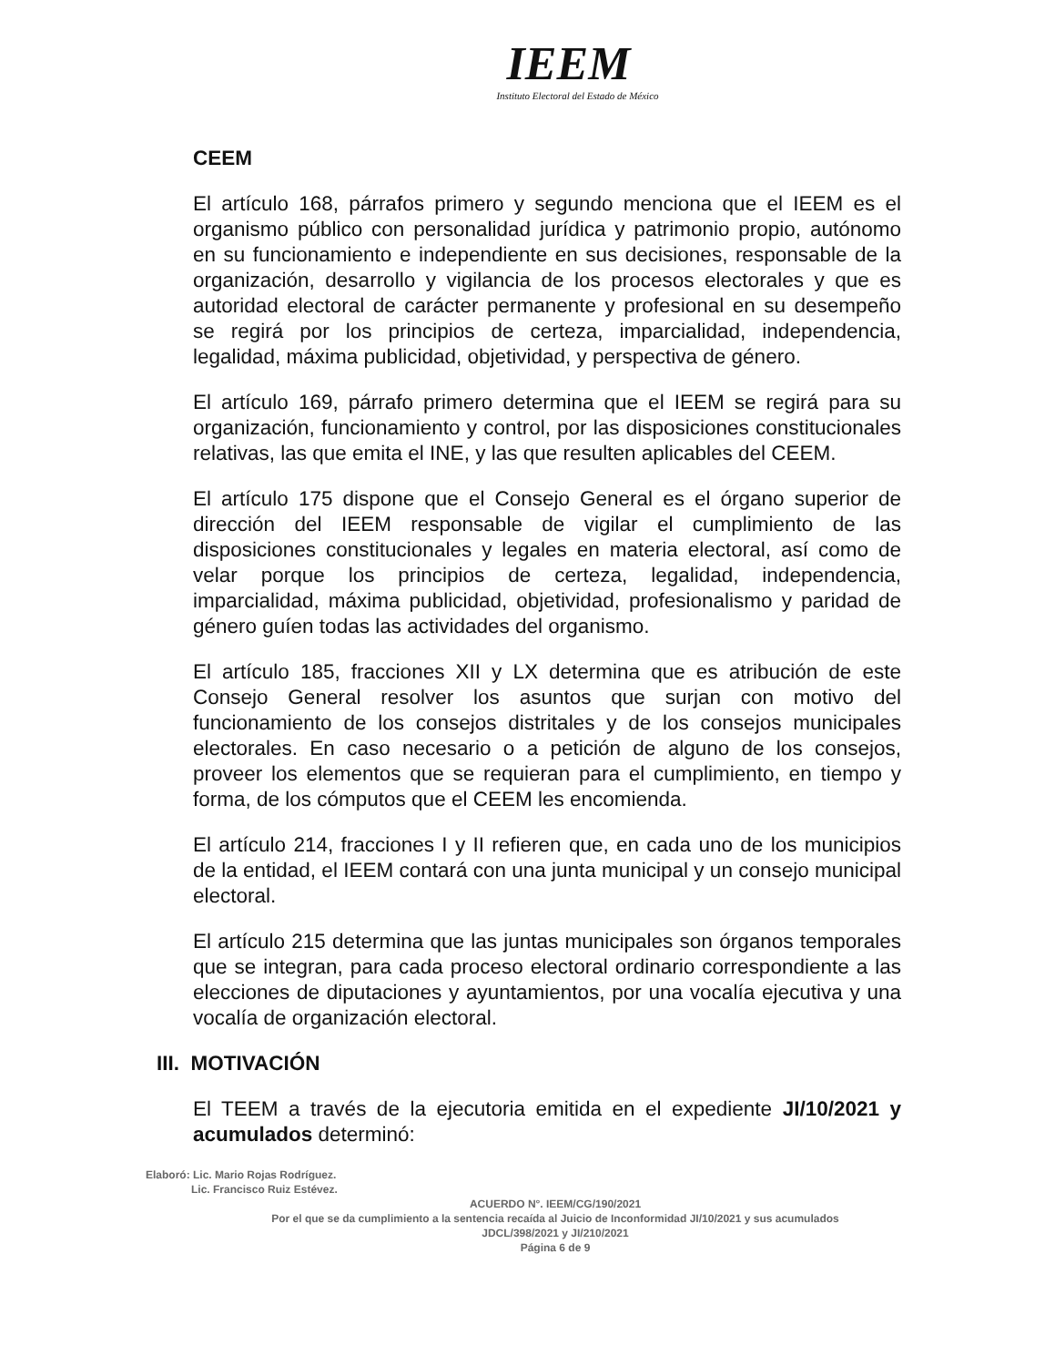IEEM
Instituto Electoral del Estado de México
CEEM
El artículo 168, párrafos primero y segundo menciona que el IEEM es el organismo público con personalidad jurídica y patrimonio propio, autónomo en su funcionamiento e independiente en sus decisiones, responsable de la organización, desarrollo y vigilancia de los procesos electorales y que es autoridad electoral de carácter permanente y profesional en su desempeño se regirá por los principios de certeza, imparcialidad, independencia, legalidad, máxima publicidad, objetividad, y perspectiva de género.
El artículo 169, párrafo primero determina que el IEEM se regirá para su organización, funcionamiento y control, por las disposiciones constitucionales relativas, las que emita el INE, y las que resulten aplicables del CEEM.
El artículo 175 dispone que el Consejo General es el órgano superior de dirección del IEEM responsable de vigilar el cumplimiento de las disposiciones constitucionales y legales en materia electoral, así como de velar porque los principios de certeza, legalidad, independencia, imparcialidad, máxima publicidad, objetividad, profesionalismo y paridad de género guíen todas las actividades del organismo.
El artículo 185, fracciones XII y LX determina que es atribución de este Consejo General resolver los asuntos que surjan con motivo del funcionamiento de los consejos distritales y de los consejos municipales electorales. En caso necesario o a petición de alguno de los consejos, proveer los elementos que se requieran para el cumplimiento, en tiempo y forma, de los cómputos que el CEEM les encomienda.
El artículo 214, fracciones I y II refieren que, en cada uno de los municipios de la entidad, el IEEM contará con una junta municipal y un consejo municipal electoral.
El artículo 215 determina que las juntas municipales son órganos temporales que se integran, para cada proceso electoral ordinario correspondiente a las elecciones de diputaciones y ayuntamientos, por una vocalía ejecutiva y una vocalía de organización electoral.
III. MOTIVACIÓN
El TEEM a través de la ejecutoria emitida en el expediente JI/10/2021 y acumulados determinó:
Elaboró: Lic. Mario Rojas Rodríguez.
Lic. Francisco Ruiz Estévez.
ACUERDO N°. IEEM/CG/190/2021
Por el que se da cumplimiento a la sentencia recaída al Juicio de Inconformidad JI/10/2021 y sus acumulados JDCL/398/2021 y JI/210/2021
Página 6 de 9